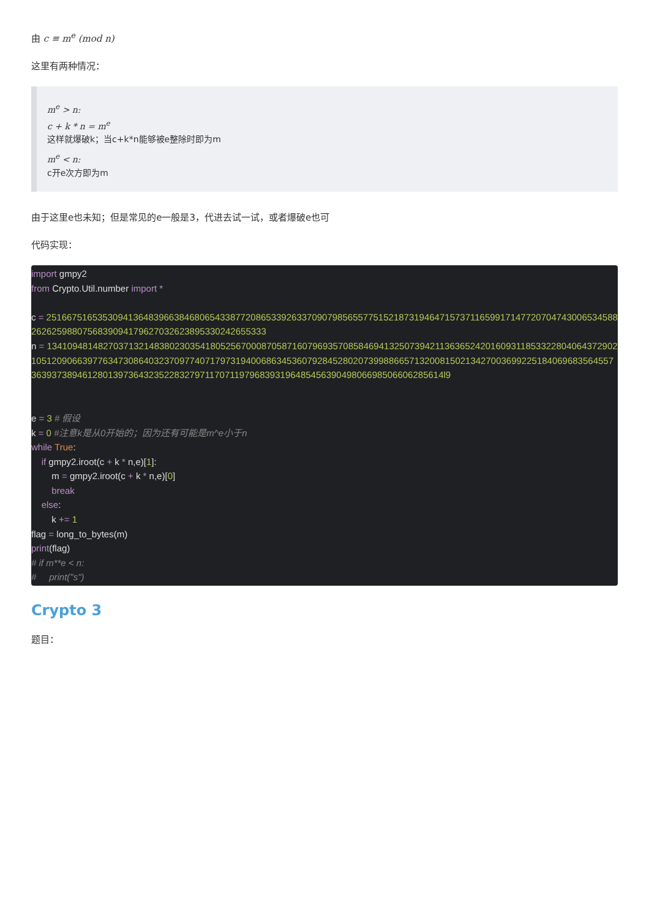由 c ≡ m<sup>e</sup> (mod n)
这里有两种情况：
m<sup>e</sup> > n:
c + k * n = m<sup>e</sup>
这样就爆破k；当c+k*n能够被e整除时即为m
m<sup>e</sup> < n:
c开e次方即为m
由于这里e也未知；但是常见的e一般是3，代进去试一试，或者爆破e也可
代码实现：
import gmpy2
from Crypto.Util.number import *
c = 25166751653530941364839663846806543387720865339263370907985655775152187319464715737116599171477207047430065345882626259880756839094179627032623895330242655333
n = 1341094814827037132148380230354180525670008705871607969357085846941325073942113636524201609311853322804064372902105120906639776347308640323709774071797319400686345360792845280207399886657132008150213427003699225184069683564557363937389461280139736432352283279711707119796839319648545639049806698506606285614l9
e = 3 # 假设
k = 0 #注意k是从0开始的；因为还有可能是m^e小于n
while True:
if gmpy2.iroot(c + k * n,e)[1]:
m = gmpy2.iroot(c + k * n,e)[0]
break
else:
k += 1
flag = long_to_bytes(m)
print(flag)
# if m**e < n:
# print("s")
Crypto 3
题目：